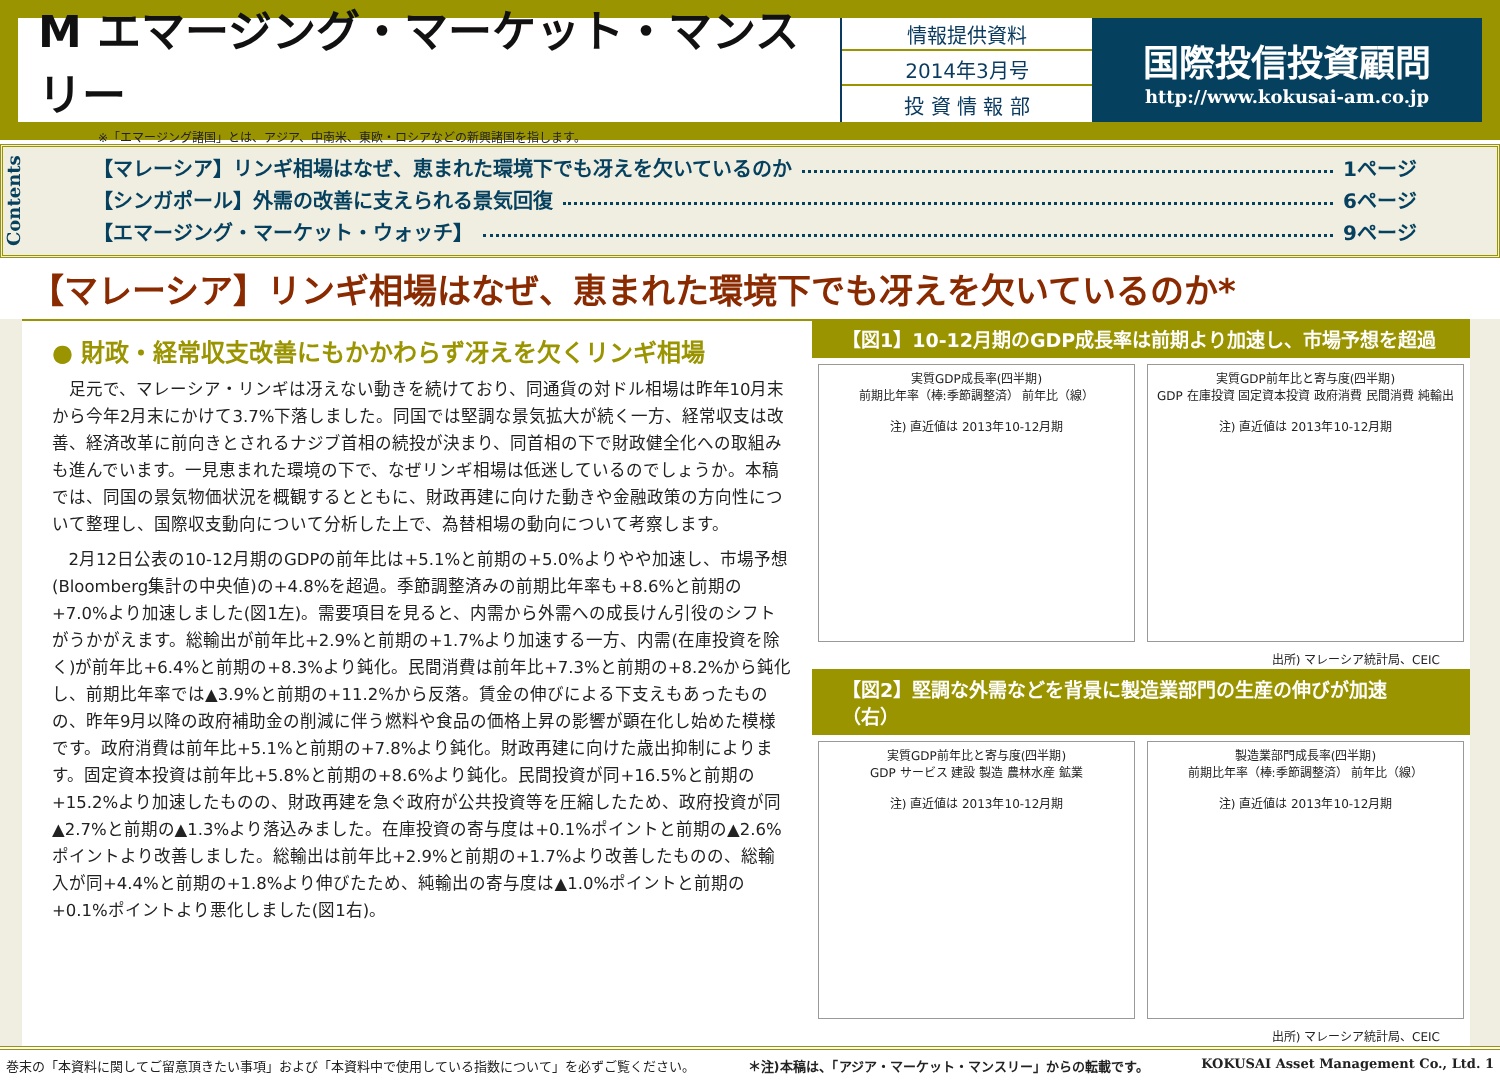M エマージング・マーケット・マンスリー
※「エマージング諸国」とは、アジア、中南米、東欧・ロシアなどの新興諸国を指します。
情報提供資料
2014年3月号
投 資 情 報 部
国際投信投資顧問
http://www.kokusai-am.co.jp
Contents
【マレーシア】リンギ相場はなぜ、恵まれた環境下でも冴えを欠いているのか 1ページ
【シンガポール】外需の改善に支えられる景気回復 6ページ
【エマージング・マーケット・ウォッチ】 9ページ
【マレーシア】リンギ相場はなぜ、恵まれた環境下でも冴えを欠いているのか*
● 財政・経常収支改善にもかかわらず冴えを欠くリンギ相場
足元で、マレーシア・リンギは冴えない動きを続けており、同通貨の対ドル相場は昨年10月末から今年2月末にかけて3.7%下落しました。同国では堅調な景気拡大が続く一方、経常収支は改善、経済改革に前向きとされるナジブ首相の続投が決まり、同首相の下で財政健全化への取組みも進んでいます。一見恵まれた環境の下で、なぜリンギ相場は低迷しているのでしょうか。本稿では、同国の景気物価状況を概観するとともに、財政再建に向けた動きや金融政策の方向性について整理し、国際収支動向について分析した上で、為替相場の動向について考察します。
2月12日公表の10-12月期のGDPの前年比は+5.1%と前期の+5.0%よりやや加速し、市場予想(Bloomberg集計の中央値)の+4.8%を超過。季節調整済みの前期比年率も+8.6%と前期の+7.0%より加速しました(図1左)。需要項目を見ると、内需から外需への成長けん引役のシフトがうかがえます。総輸出が前年比+2.9%と前期の+1.7%より加速する一方、内需(在庫投資を除く)が前年比+6.4%と前期の+8.3%より鈍化。民間消費は前年比+7.3%と前期の+8.2%から鈍化し、前期比年率では▲3.9%と前期の+11.2%から反落。賃金の伸びによる下支えもあったものの、昨年9月以降の政府補助金の削減に伴う燃料や食品の価格上昇の影響が顕在化し始めた模様です。政府消費は前年比+5.1%と前期の+7.8%より鈍化。財政再建に向けた歳出抑制によります。固定資本投資は前年比+5.8%と前期の+8.6%より鈍化。民間投資が同+16.5%と前期の+15.2%より加速したものの、財政再建を急ぐ政府が公共投資等を圧縮したため、政府投資が同▲2.7%と前期の▲1.3%より落込みました。在庫投資の寄与度は+0.1%ポイントと前期の▲2.6%ポイントより改善しました。総輸出は前年比+2.9%と前期の+1.7%より改善したものの、総輸入が同+4.4%と前期の+1.8%より伸びたため、純輸出の寄与度は▲1.0%ポイントと前期の+0.1%ポイントより悪化しました(図1右)。
【図1】10-12月期のGDP成長率は前期より加速し、市場予想を超過
実質GDP成長率(四半期)
前期比年率（棒:季節調整済） 前年比（線）
注) 直近値は 2013年10-12月期
実質GDP前年比と寄与度(四半期)
GDP 在庫投資 固定資本投資 政府消費 民間消費 純輸出
注) 直近値は 2013年10-12月期
出所) マレーシア統計局、CEIC
【図2】堅調な外需などを背景に製造業部門の生産の伸びが加速（右）
実質GDP前年比と寄与度(四半期)
GDP サービス 建設 製造 農林水産 鉱業
注) 直近値は 2013年10-12月期
製造業部門成長率(四半期)
前期比年率（棒:季節調整済） 前年比（線）
注) 直近値は 2013年10-12月期
出所) マレーシア統計局、CEIC
巻末の「本資料に関してご留意頂きたい事項」および「本資料中で使用している指数について」を必ずご覧ください。 ＊注)本稿は、「アジア・マーケット・マンスリー」からの転載です。 KOKUSAI Asset Management Co., Ltd. 1